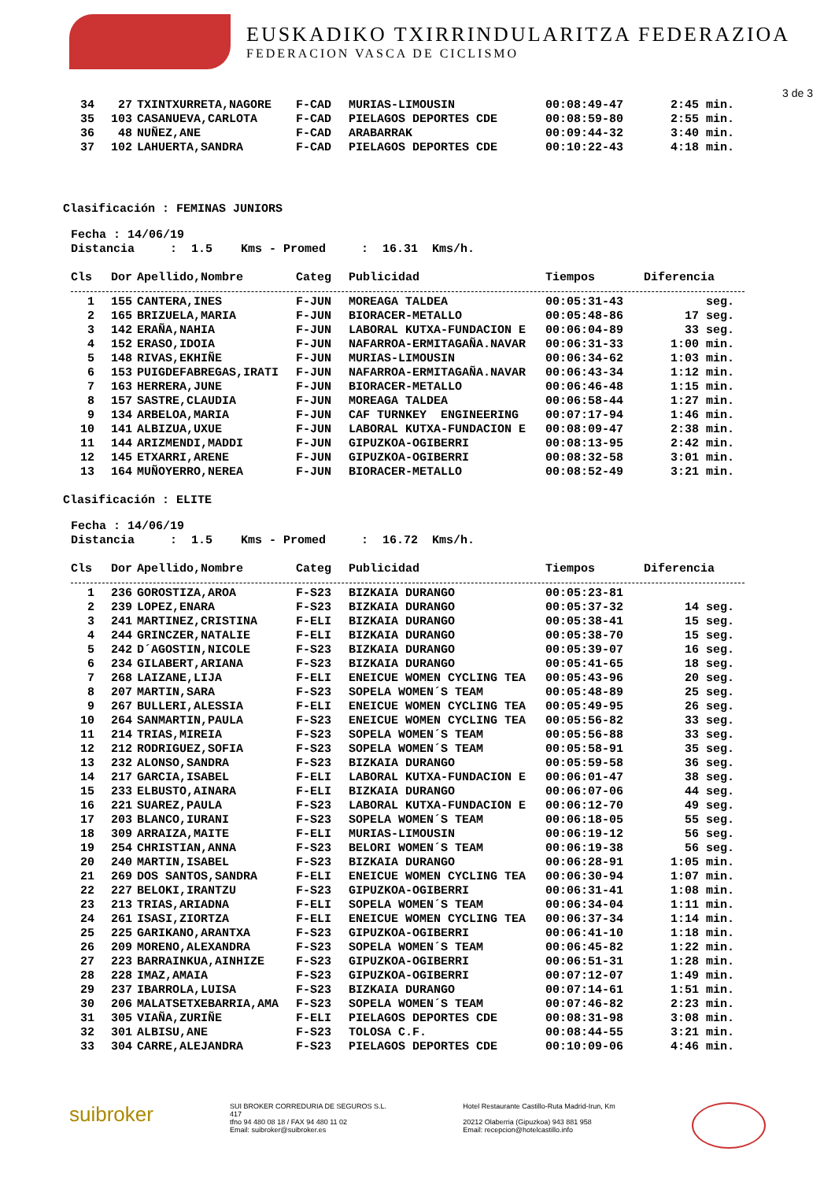EUSKADIKO TXIRRINDULARITZA FEDERAZIOA
FEDERACION VASCA DE CICLISMO
3 de 3
| 34 | 27 | TXINTXURRETA,NAGORE | F-CAD | MURIAS-LIMOUSIN | 00:08:49-47 | 2:45 min. |
| 35 | 103 | CASANUEVA,CARLOTA | F-CAD | PIELAGOS DEPORTES CDE | 00:08:59-80 | 2:55 min. |
| 36 | 48 | NUÑEZ,ANE | F-CAD | ARABARRAK | 00:09:44-32 | 3:40 min. |
| 37 | 102 | LAHUERTA,SANDRA | F-CAD | PIELAGOS DEPORTES CDE | 00:10:22-43 | 4:18 min. |
Clasificación : FEMINAS JUNIORS
Fecha : 14/06/19 Distancia : 1.5 Kms - Promed : 16.31 Kms/h.
| Cls | Dor | Apellido,Nombre | Categ | Publicidad | Tiempos | Diferencia |
| --- | --- | --- | --- | --- | --- | --- |
| 1 | 155 | CANTERA,INES | F-JUN | MOREAGA TALDEA | 00:05:31-43 | seg. |
| 2 | 165 | BRIZUELA,MARIA | F-JUN | BIORACER-METALLO | 00:05:48-86 | 17 seg. |
| 3 | 142 | ERAÑA,NAHIA | F-JUN | LABORAL KUTXA-FUNDACION E | 00:06:04-89 | 33 seg. |
| 4 | 152 | ERASO,IDOIA | F-JUN | NAFARROA-ERMITAGAÑA.NAVAR | 00:06:31-33 | 1:00 min. |
| 5 | 148 | RIVAS,EKHIÑE | F-JUN | MURIAS-LIMOUSIN | 00:06:34-62 | 1:03 min. |
| 6 | 153 | PUIGDEFABREGAS,IRATI | F-JUN | NAFARROA-ERMITAGAÑA.NAVAR | 00:06:43-34 | 1:12 min. |
| 7 | 163 | HERRERA,JUNE | F-JUN | BIORACER-METALLO | 00:06:46-48 | 1:15 min. |
| 8 | 157 | SASTRE,CLAUDIA | F-JUN | MOREAGA TALDEA | 00:06:58-44 | 1:27 min. |
| 9 | 134 | ARBELOA,MARIA | F-JUN | CAF TURNKEY ENGINEERING | 00:07:17-94 | 1:46 min. |
| 10 | 141 | ALBIZUA,UXUE | F-JUN | LABORAL KUTXA-FUNDACION E | 00:08:09-47 | 2:38 min. |
| 11 | 144 | ARIZMENDI,MADDI | F-JUN | GIPUZKOA-OGIBERRI | 00:08:13-95 | 2:42 min. |
| 12 | 145 | ETXARRI,ARENE | F-JUN | GIPUZKOA-OGIBERRI | 00:08:32-58 | 3:01 min. |
| 13 | 164 | MUÑOYERRO,NEREA | F-JUN | BIORACER-METALLO | 00:08:52-49 | 3:21 min. |
Clasificación : ELITE
Fecha : 14/06/19 Distancia : 1.5 Kms - Promed : 16.72 Kms/h.
| Cls | Dor | Apellido,Nombre | Categ | Publicidad | Tiempos | Diferencia |
| --- | --- | --- | --- | --- | --- | --- |
| 1 | 236 | GOROSTIZA,AROA | F-S23 | BIZKAIA DURANGO | 00:05:23-81 | |
| 2 | 239 | LOPEZ,ENARA | F-S23 | BIZKAIA DURANGO | 00:05:37-32 | 14 seg. |
| 3 | 241 | MARTINEZ,CRISTINA | F-ELI | BIZKAIA DURANGO | 00:05:38-41 | 15 seg. |
| 4 | 244 | GRINCZER,NATALIE | F-ELI | BIZKAIA DURANGO | 00:05:38-70 | 15 seg. |
| 5 | 242 | D´AGOSTIN,NICOLE | F-S23 | BIZKAIA DURANGO | 00:05:39-07 | 16 seg. |
| 6 | 234 | GILABERT,ARIANA | F-S23 | BIZKAIA DURANGO | 00:05:41-65 | 18 seg. |
| 7 | 268 | LAIZANE,LIJA | F-ELI | ENEICUE WOMEN CYCLING TEA | 00:05:43-96 | 20 seg. |
| 8 | 207 | MARTIN,SARA | F-S23 | SOPELA WOMEN´S TEAM | 00:05:48-89 | 25 seg. |
| 9 | 267 | BULLERI,ALESSIA | F-ELI | ENEICUE WOMEN CYCLING TEA | 00:05:49-95 | 26 seg. |
| 10 | 264 | SANMARTIN,PAULA | F-S23 | ENEICUE WOMEN CYCLING TEA | 00:05:56-82 | 33 seg. |
| 11 | 214 | TRIAS,MIREIA | F-S23 | SOPELA WOMEN´S TEAM | 00:05:56-88 | 33 seg. |
| 12 | 212 | RODRIGUEZ,SOFIA | F-S23 | SOPELA WOMEN´S TEAM | 00:05:58-91 | 35 seg. |
| 13 | 232 | ALONSO,SANDRA | F-S23 | BIZKAIA DURANGO | 00:05:59-58 | 36 seg. |
| 14 | 217 | GARCIA,ISABEL | F-ELI | LABORAL KUTXA-FUNDACION E | 00:06:01-47 | 38 seg. |
| 15 | 233 | ELBUSTO,AINARA | F-ELI | BIZKAIA DURANGO | 00:06:07-06 | 44 seg. |
| 16 | 221 | SUAREZ,PAULA | F-S23 | LABORAL KUTXA-FUNDACION E | 00:06:12-70 | 49 seg. |
| 17 | 203 | BLANCO,IURANI | F-S23 | SOPELA WOMEN´S TEAM | 00:06:18-05 | 55 seg. |
| 18 | 309 | ARRAIZA,MAITE | F-ELI | MURIAS-LIMOUSIN | 00:06:19-12 | 56 seg. |
| 19 | 254 | CHRISTIAN,ANNA | F-S23 | BELORI WOMEN´S TEAM | 00:06:19-38 | 56 seg. |
| 20 | 240 | MARTIN,ISABEL | F-S23 | BIZKAIA DURANGO | 00:06:28-91 | 1:05 min. |
| 21 | 269 | DOS SANTOS,SANDRA | F-ELI | ENEICUE WOMEN CYCLING TEA | 00:06:30-94 | 1:07 min. |
| 22 | 227 | BELOKI,IRANTZU | F-S23 | GIPUZKOA-OGIBERRI | 00:06:31-41 | 1:08 min. |
| 23 | 213 | TRIAS,ARIADNA | F-ELI | SOPELA WOMEN´S TEAM | 00:06:34-04 | 1:11 min. |
| 24 | 261 | ISASI,ZIORTZA | F-ELI | ENEICUE WOMEN CYCLING TEA | 00:06:37-34 | 1:14 min. |
| 25 | 225 | GARIKANO,ARANTXA | F-S23 | GIPUZKOA-OGIBERRI | 00:06:41-10 | 1:18 min. |
| 26 | 209 | MORENO,ALEXANDRA | F-S23 | SOPELA WOMEN´S TEAM | 00:06:45-82 | 1:22 min. |
| 27 | 223 | BARRAINKUA,AINHIZE | F-S23 | GIPUZKOA-OGIBERRI | 00:06:51-31 | 1:28 min. |
| 28 | 228 | IMAZ,AMAIA | F-S23 | GIPUZKOA-OGIBERRI | 00:07:12-07 | 1:49 min. |
| 29 | 237 | IBARROLA,LUISA | F-S23 | BIZKAIA DURANGO | 00:07:14-61 | 1:51 min. |
| 30 | 206 | MALATSETXEBARRIA,AMA | F-S23 | SOPELA WOMEN´S TEAM | 00:07:46-82 | 2:23 min. |
| 31 | 305 | VIAÑA,ZURIÑE | F-ELI | PIELAGOS DEPORTES CDE | 00:08:31-98 | 3:08 min. |
| 32 | 301 | ALBISU,ANE | F-S23 | TOLOSA C.F. | 00:08:44-55 | 3:21 min. |
| 33 | 304 | CARRE,ALEJANDRA | F-S23 | PIELAGOS DEPORTES CDE | 00:10:09-06 | 4:46 min. |
suibroker
SUI BROKER CORREDURIA DE SEGUROS S.L.
417
tfno 94 480 08 18 / FAX 94 480 11 02
Email: suibroker@suibroker.es
Hotel Restaurante Castillo-Ruta Madrid-Irun, Km
20212 Olaberria (Gipuzkoa) 943 881 958
Email: recepcion@hotelcastillo.info